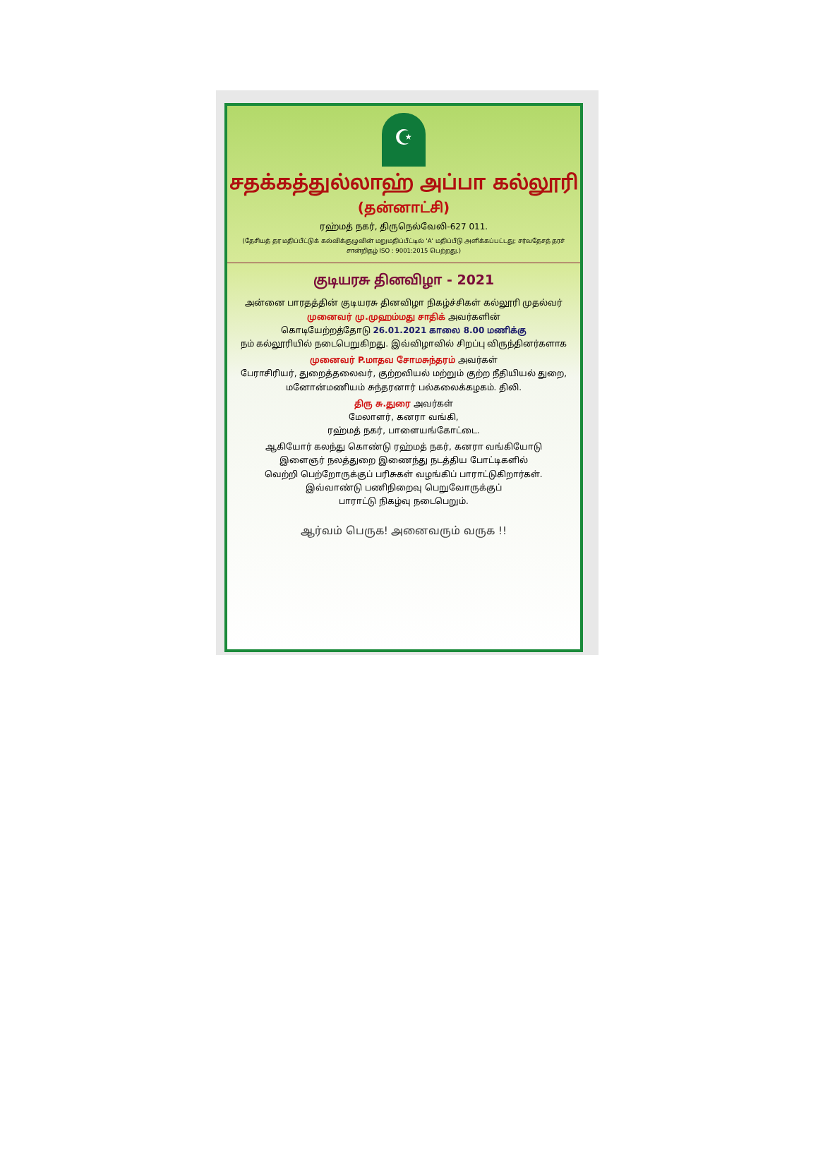☪
சதக்கத்துல்லாஹ் அப்பா கல்லூரி
(தன்னாட்சி)
ரஹ்மத் நகர், திருநெல்வேலி-627 011.
(தேசியத் தர மதிப்பீட்டுக் கல்விக்குழுவின் மறுமதிப்பீட்டில் 'A' மதிப்பீடு அளிக்கப்பட்டது; சர்வதேசத் தரச் சான்றிதழ் ISO : 9001:2015 பெற்றது.)
குடியரசு தினவிழா - 2021
அன்னை பாரதத்தின் குடியரசு தினவிழா நிகழ்ச்சிகள் கல்லூரி முதல்வர்
முனைவர் மு.முஹம்மது சாதிக் அவர்களின்
கொடியேற்றத்தோடு 26.01.2021 காலை 8.00 மணிக்கு
நம் கல்லூரியில் நடைபெறுகிறது. இவ்விழாவில் சிறப்பு விருந்தினர்களாக
முனைவர் P.மாதவ சோமசுந்தரம் அவர்கள்
பேராசிரியர், துறைத்தலைவர், குற்றவியல் மற்றும் குற்ற நீதியியல் துறை, மனோன்மணியம் சுந்தரனார் பல்கலைக்கழகம். திலி.
திரு சு.துரை அவர்கள்
மேலாளர், கனரா வங்கி,
ரஹ்மத் நகர், பாளையங்கோட்டை.
ஆகியோர் கலந்து கொண்டு ரஹ்மத் நகர், கனரா வங்கியோடு
இளைஞர் நலத்துறை இணைந்து நடத்திய போட்டிகளில்
வெற்றி பெற்றோருக்குப் பரிசுகள் வழங்கிப் பாராட்டுகிறார்கள்.
இவ்வாண்டு பணிநிறைவு பெறுவோருக்குப்
பாராட்டு நிகழ்வு நடைபெறும்.
ஆர்வம் பெருக! அனைவரும் வருக !!